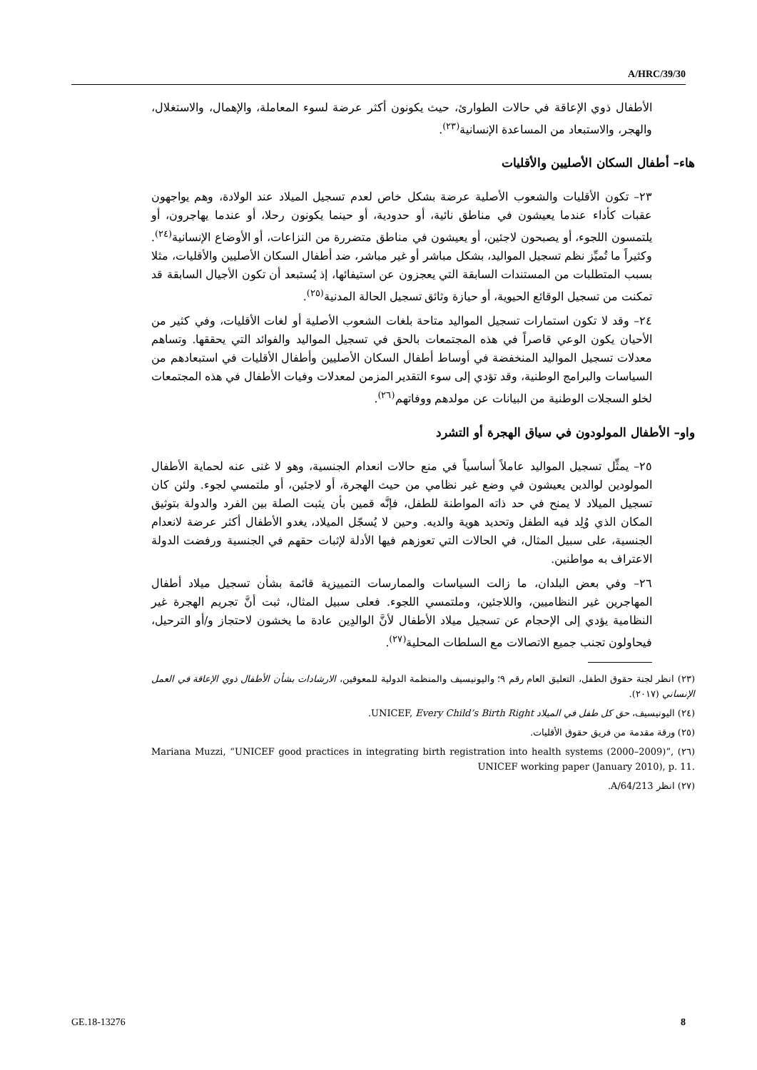A/HRC/39/30
الأطفال ذوي الإعاقة في حالات الطوارئ، حيث يكونون أكثر عرضة لسوء المعاملة، والإهمال، والاستغلال، والهجر، والاستبعاد من المساعدة الإنسانية<sup>(٢٣)</sup>.
هاء– أطفال السكان الأصليين والأقليات
٢٣– تكون الأقليات والشعوب الأصلية عرضة بشكل خاص لعدم تسجيل الميلاد عند الولادة، وهم يواجهون عقبات كأداء عندما يعيشون في مناطق نائية، أو حدودية، أو حينما يكونون رحلا، أو عندما يهاجرون، أو يلتمسون اللجوء، أو يصبحون لاجئين، أو يعيشون في مناطق متضررة من النزاعات، أو الأوضاع الإنسانية<sup>(٢٤)</sup>. وكثيراً ما تُميِّز نظم تسجيل المواليد، بشكل مباشر أو غير مباشر، ضد أطفال السكان الأصليين والأقليات، مثلا بسبب المتطلبات من المستندات السابقة التي يعجزون عن استيفائها، إذ يُستبعد أن تكون الأجيال السابقة قد تمكنت من تسجيل الوقائع الحيوية، أو حيازة وثائق تسجيل الحالة المدنية<sup>(٢٥)</sup>.
٢٤– وقد لا تكون استمارات تسجيل المواليد متاحة بلغات الشعوب الأصلية أو لغات الأقليات، وفي كثير من الأحيان يكون الوعي قاصراً في هذه المجتمعات بالحق في تسجيل المواليد والفوائد التي يحققها. وتساهم معدلات تسجيل المواليد المنخفضة في أوساط أطفال السكان الأصليين وأطفال الأقليات في استبعادهم من السياسات والبرامج الوطنية، وقد تؤدي إلى سوء التقدير المزمن لمعدلات وفيات الأطفال في هذه المجتمعات لخلو السجلات الوطنية من البيانات عن مولدهم ووفاتهم<sup>(٢٦)</sup>.
واو– الأطفال المولودون في سياق الهجرة أو التشرد
٢٥– يمثِّل تسجيل المواليد عاملاً أساسياً في منع حالات انعدام الجنسية، وهو لا غنى عنه لحماية الأطفال المولودين لوالدين يعيشون في وضع غير نظامي من حيث الهجرة، أو لاجئين، أو ملتمسي لجوء. ولئن كان تسجيل الميلاد لا يمنح في حد ذاته المواطنة للطفل، فإنَّه قمين بأن يثبت الصلة بين الفرد والدولة بتوثيق المكان الذي وُلِد فيه الطفل وتحديد هوية والديه. وحين لا يُسجّل الميلاد، يغدو الأطفال أكثر عرضة لانعدام الجنسية، على سبيل المثال، في الحالات التي تعوزهم فيها الأدلة لإثبات حقهم في الجنسية ورفضت الدولة الاعتراف به مواطنين.
٢٦– وفي بعض البلدان، ما زالت السياسات والممارسات التمييزية قائمة بشأن تسجيل ميلاد أطفال المهاجرين غير النظاميين، واللاجئين، وملتمسي اللجوء. فعلى سبيل المثال، ثبت أنَّ تجريم الهجرة غير النظامية يؤدي إلى الإحجام عن تسجيل ميلاد الأطفال لأنَّ الوالدِين عادة ما يخشون لاحتجاز و/أو الترحيل، فيحاولون تجنب جميع الاتصالات مع السلطات المحلية<sup>(٢٧)</sup>.
(٢٣) انظر لجنة حقوق الطفل، التعليق العام رقم ٩؛ واليونيسيف والمنظمة الدولية للمعوقين، الارشادات بشأن الأطفال ذوي الإعاقة في العمل الإنساني (٢٠١٧).
(٢٤) اليونيسيف، حق كل طفل في الميلاد UNICEF, Every Child’s Birth Right.
(٢٥) ورقة مقدمة من فريق حقوق الأقليات.
(٢٦) Mariana Muzzi, “UNICEF good practices in integrating birth registration into health systems (2000–2009)”, UNICEF working paper (January 2010), p. 11.
(٢٧) انظر A/64/213.
GE.18-13276 8